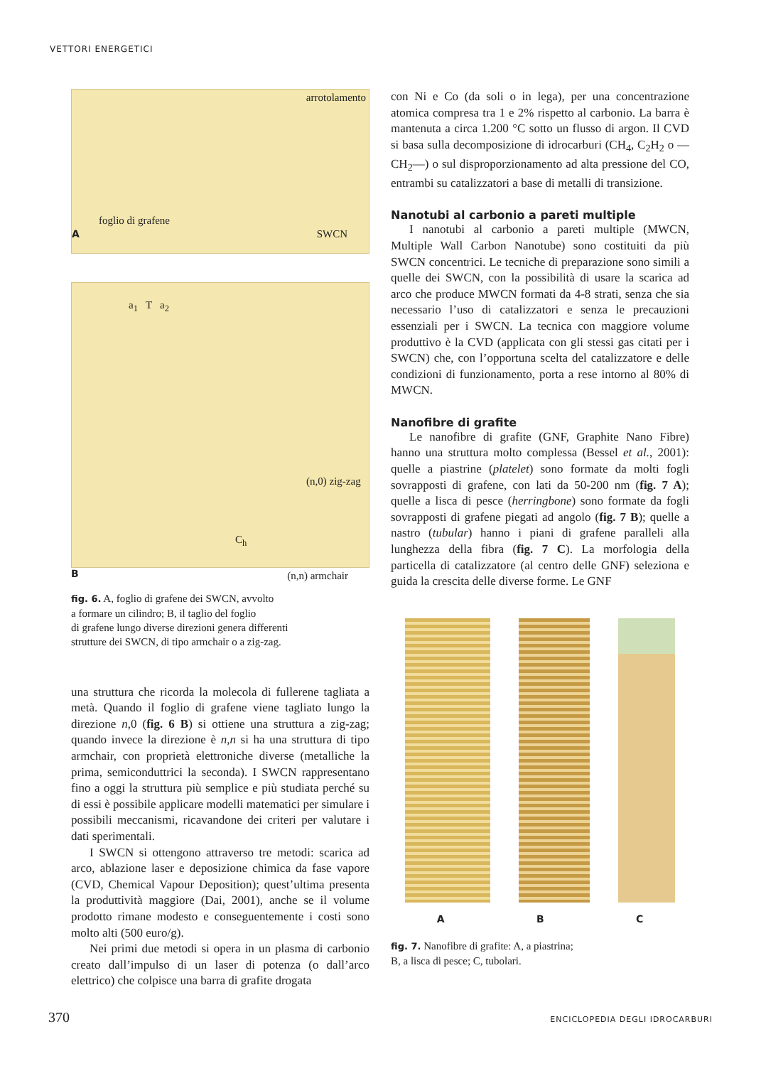VETTORI ENERGETICI
arrotolamento
foglio di grafene
A SWCN
a<sub>1</sub> T a<sub>2</sub>
(n,0) zig-zag
C<sub>h</sub>
B (n,n) armchair
fig. 6. A, foglio di grafene dei SWCN, avvolto
a formare un cilindro; B, il taglio del foglio
di grafene lungo diverse direzioni genera differenti
strutture dei SWCN, di tipo armchair o a zig-zag.
una struttura che ricorda la molecola di fullerene tagliata a metà. Quando il foglio di grafene viene tagliato lungo la direzione n,0 (fig. 6 B) si ottiene una struttura a zig-zag; quando invece la direzione è n,n si ha una struttura di tipo armchair, con proprietà elettroniche diverse (metalliche la prima, semiconduttrici la seconda). I SWCN rappresentano fino a oggi la struttura più semplice e più studiata perché su di essi è possibile applicare modelli matematici per simulare i possibili meccanismi, ricavandone dei criteri per valutare i dati sperimentali.
I SWCN si ottengono attraverso tre metodi: scarica ad arco, ablazione laser e deposizione chimica da fase vapore (CVD, Chemical Vapour Deposition); quest’ultima presenta la produttività maggiore (Dai, 2001), anche se il volume prodotto rimane modesto e conseguentemente i costi sono molto alti (500 euro/g).
Nei primi due metodi si opera in un plasma di carbonio creato dall’impulso di un laser di potenza (o dall’arco elettrico) che colpisce una barra di grafite drogata
con Ni e Co (da soli o in lega), per una concentrazione atomica compresa tra 1 e 2% rispetto al carbonio. La barra è mantenuta a circa 1.200 °C sotto un flusso di argon. Il CVD si basa sulla decomposizione di idrocarburi (CH<sub>4</sub>, C<sub>2</sub>H<sub>2</sub> o —CH<sub>2</sub>—) o sul disproporzionamento ad alta pressione del CO, entrambi su catalizzatori a base di metalli di transizione.
Nanotubi al carbonio a pareti multiple
I nanotubi al carbonio a pareti multiple (MWCN, Multiple Wall Carbon Nanotube) sono costituiti da più SWCN concentrici. Le tecniche di preparazione sono simili a quelle dei SWCN, con la possibilità di usare la scarica ad arco che produce MWCN formati da 4-8 strati, senza che sia necessario l’uso di catalizzatori e senza le precauzioni essenziali per i SWCN. La tecnica con maggiore volume produttivo è la CVD (applicata con gli stessi gas citati per i SWCN) che, con l’opportuna scelta del catalizzatore e delle condizioni di funzionamento, porta a rese intorno al 80% di MWCN.
Nanofibre di grafite
Le nanofibre di grafite (GNF, Graphite Nano Fibre) hanno una struttura molto complessa (Bessel et al., 2001): quelle a piastrine (platelet) sono formate da molti fogli sovrapposti di grafene, con lati da 50-200 nm (fig. 7 A); quelle a lisca di pesce (herringbone) sono formate da fogli sovrapposti di grafene piegati ad angolo (fig. 7 B); quelle a nastro (tubular) hanno i piani di grafene paralleli alla lunghezza della fibra (fig. 7 C). La morfologia della particella di catalizzatore (al centro delle GNF) seleziona e guida la crescita delle diverse forme. Le GNF
A B C
fig. 7. Nanofibre di grafite: A, a piastrina;
B, a lisca di pesce; C, tubolari.
370 ENCICLOPEDIA DEGLI IDROCARBURI